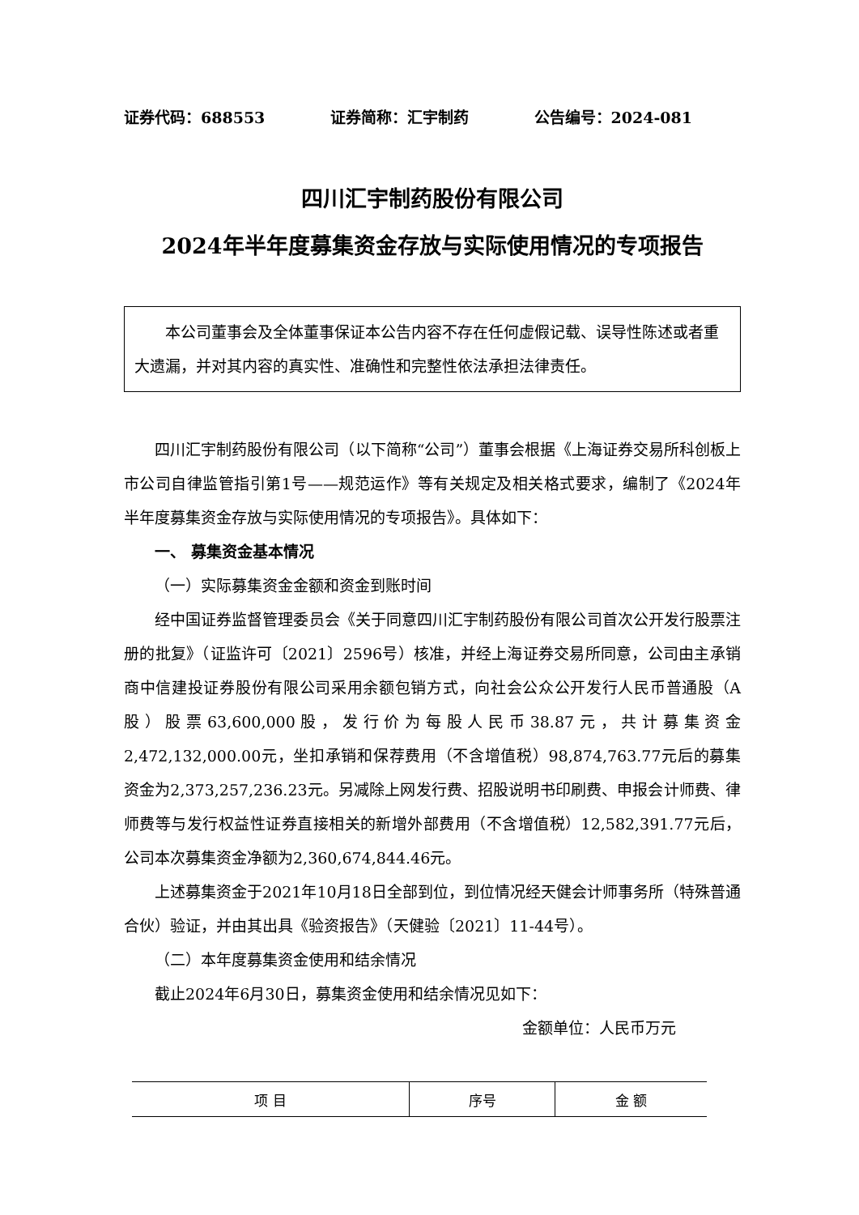证券代码：688553 证券简称：汇宇制药 公告编号：2024-081
四川汇宇制药股份有限公司
2024年半年度募集资金存放与实际使用情况的专项报告
本公司董事会及全体董事保证本公告内容不存在任何虚假记载、误导性陈述或者重大遗漏，并对其内容的真实性、准确性和完整性依法承担法律责任。
四川汇宇制药股份有限公司（以下简称“公司”）董事会根据《上海证券交易所科创板上市公司自律监管指引第1号——规范运作》等有关规定及相关格式要求，编制了《2024年半年度募集资金存放与实际使用情况的专项报告》。具体如下：
一、 募集资金基本情况
（一）实际募集资金金额和资金到账时间
经中国证券监督管理委员会《关于同意四川汇宇制药股份有限公司首次公开发行股票注册的批复》（证监许可〔2021〕2596号）核准，并经上海证券交易所同意，公司由主承销商中信建投证券股份有限公司采用余额包销方式，向社会公众公开发行人民币普通股（A股）股票63,600,000股，发行价为每股人民币38.87元，共计募集资金2,472,132,000.00元，坐扣承销和保荐费用（不含增值税）98,874,763.77元后的募集资金为2,373,257,236.23元。另减除上网发行费、招股说明书印刷费、申报会计师费、律师费等与发行权益性证券直接相关的新增外部费用（不含增值税）12,582,391.77元后，公司本次募集资金净额为2,360,674,844.46元。
上述募集资金于2021年10月18日全部到位，到位情况经天健会计师事务所（特殊普通合伙）验证，并由其出具《验资报告》（天健验〔2021〕11-44号）。
（二）本年度募集资金使用和结余情况
截止2024年6月30日，募集资金使用和结余情况见如下：
金额单位：人民币万元
| 项 目 | 序号 | 金 额 |
| --- | --- | --- |